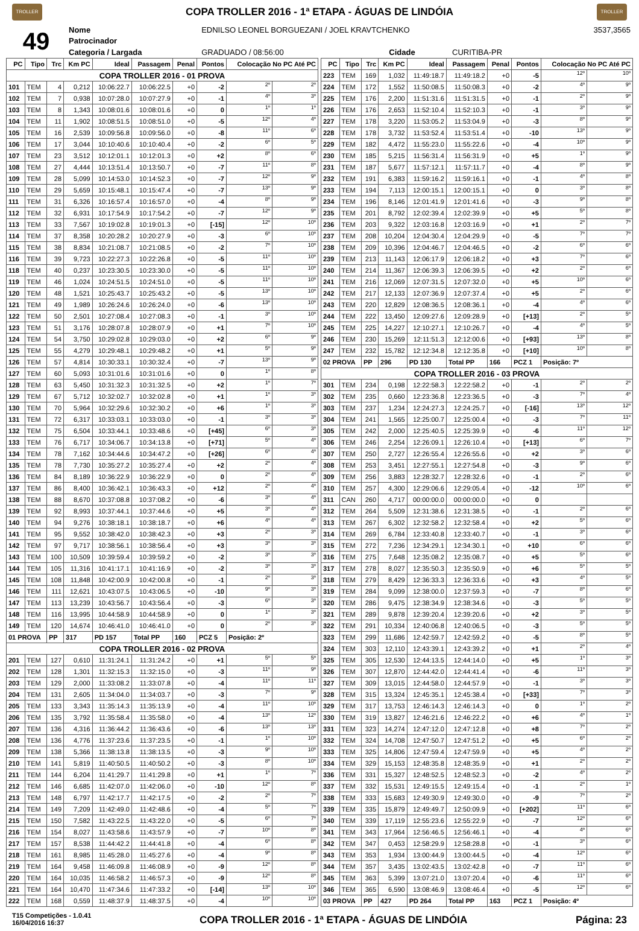TROLLER
COPA TROLLER 2016 - 1ª ETAPA - ÁGUAS DE LINDÓIA
TROLLER
49
| Nome | EDNILSO LEONEL BORGUEZANI / JOEL KRAVTCHENKO | | | | 3537,3565 |
| Patrocinador | | | | | |
| Categoria / Largada | GRADUADO / 08:56:00 | | Cidade | CURITIBA-PR | |
| PC | Tipo | Trc | Km PC | Ideal | Passagem | Penal | Pontos | Colocação No PC Até PC | |
| --- | --- | --- | --- | --- | --- | --- | --- | --- | --- |
| COPA TROLLER 2016 - 01 PROVA | | | | | | | | | |
| 101 | TEM | 4 | 0,212 | 10:06:22.7 | 10:06:22.5 | +0 | -2 | 2º | 2º |
| 102 | TEM | 7 | 0,938 | 10:07:28.0 | 10:07:27.9 | +0 | -1 | 4º | 3º |
| 103 | TEM | 8 | 1,343 | 10:08:01.6 | 10:08:01.6 | +0 | 0 | 1º | 1º |
| 104 | TEM | 11 | 1,902 | 10:08:51.5 | 10:08:51.0 | +0 | -5 | 12º | 4º |
| 105 | TEM | 16 | 2,539 | 10:09:56.8 | 10:09:56.0 | +0 | -8 | 11º | 6º |
| 106 | TEM | 17 | 3,044 | 10:10:40.6 | 10:10:40.4 | +0 | -2 | 6º | 5º |
| 107 | TEM | 23 | 3,512 | 10:12:01.1 | 10:12:01.3 | +0 | +2 | 8º | 6º |
| 108 | TEM | 27 | 4,444 | 10:13:51.4 | 10:13:50.7 | +0 | -7 | 11º | 8º |
| 109 | TEM | 28 | 5,099 | 10:14:53.0 | 10:14:52.3 | +0 | -7 | 12º | 9º |
| 110 | TEM | 29 | 5,659 | 10:15:48.1 | 10:15:47.4 | +0 | -7 | 13º | 9º |
| 111 | TEM | 31 | 6,326 | 10:16:57.4 | 10:16:57.0 | +0 | -4 | 8º | 9º |
| 112 | TEM | 32 | 6,931 | 10:17:54.9 | 10:17:54.2 | +0 | -7 | 12º | 9º |
| 113 | TEM | 33 | 7,567 | 10:19:02.8 | 10:19:01.3 | +0 | [-15] | 12º | 10º |
| 114 | TEM | 37 | 8,358 | 10:20:28.2 | 10:20:27.9 | +0 | -3 | 6º | 10º |
| 115 | TEM | 38 | 8,834 | 10:21:08.7 | 10:21:08.5 | +0 | -2 | 7º | 10º |
| 116 | TEM | 39 | 9,723 | 10:22:27.3 | 10:22:26.8 | +0 | -5 | 11º | 10º |
| 118 | TEM | 40 | 0,237 | 10:23:30.5 | 10:23:30.0 | +0 | -5 | 11º | 10º |
| 119 | TEM | 46 | 1,024 | 10:24:51.5 | 10:24:51.0 | +0 | -5 | 11º | 10º |
| 120 | TEM | 48 | 1,521 | 10:25:43.7 | 10:25:43.2 | +0 | -5 | 13º | 10º |
| 121 | TEM | 49 | 1,989 | 10:26:24.6 | 10:26:24.0 | +0 | -6 | 13º | 10º |
| 122 | TEM | 50 | 2,501 | 10:27:08.4 | 10:27:08.3 | +0 | -1 | 3º | 10º |
| 123 | TEM | 51 | 3,176 | 10:28:07.8 | 10:28:07.9 | +0 | +1 | 7º | 10º |
| 124 | TEM | 54 | 3,750 | 10:29:02.8 | 10:29:03.0 | +0 | +2 | 6º | 9º |
| 125 | TEM | 55 | 4,279 | 10:29:48.1 | 10:29:48.2 | +0 | +1 | 5º | 9º |
| 126 | TEM | 57 | 4,814 | 10:30:33.1 | 10:30:32.4 | +0 | -7 | 13º | 9º |
| 127 | TEM | 60 | 5,093 | 10:31:01.6 | 10:31:01.6 | +0 | 0 | 1º | 8º |
| 128 | TEM | 63 | 5,450 | 10:31:32.3 | 10:31:32.5 | +0 | +2 | 1º | 7º |
| 129 | TEM | 67 | 5,712 | 10:32:02.7 | 10:32:02.8 | +0 | +1 | 1º | 3º |
| 130 | TEM | 70 | 5,964 | 10:32:29.6 | 10:32:30.2 | +0 | +6 | 1º | 3º |
| 131 | TEM | 72 | 6,317 | 10:33:03.1 | 10:33:03.0 | +0 | -1 | 3º | 3º |
| 132 | TEM | 75 | 6,504 | 10:33:44.1 | 10:33:48.6 | +0 | [+45] | 6º | 3º |
| 133 | TEM | 76 | 6,717 | 10:34:06.7 | 10:34:13.8 | +0 | [+71] | 5º | 4º |
| 134 | TEM | 78 | 7,162 | 10:34:44.6 | 10:34:47.2 | +0 | [+26] | 6º | 4º |
| 135 | TEM | 78 | 7,730 | 10:35:27.2 | 10:35:27.4 | +0 | +2 | 2º | 4º |
| 136 | TEM | 84 | 8,189 | 10:36:22.9 | 10:36:22.9 | +0 | 0 | 2º | 4º |
| 137 | TEM | 86 | 8,400 | 10:36:42.1 | 10:36:43.3 | +0 | +12 | 2º | 4º |
| 138 | TEM | 88 | 8,670 | 10:37:08.8 | 10:37:08.2 | +0 | -6 | 3º | 4º |
| 139 | TEM | 92 | 8,993 | 10:37:44.1 | 10:37:44.6 | +0 | +5 | 3º | 4º |
| 140 | TEM | 94 | 9,276 | 10:38:18.1 | 10:38:18.7 | +0 | +6 | 4º | 4º |
| 141 | TEM | 95 | 9,552 | 10:38:42.0 | 10:38:42.3 | +0 | +3 | 2º | 3º |
| 142 | TEM | 97 | 9,717 | 10:38:56.1 | 10:38:56.4 | +0 | +3 | 3º | 3º |
| 143 | TEM | 100 | 10,509 | 10:39:59.4 | 10:39:59.2 | +0 | -2 | 3º | 3º |
| 144 | TEM | 105 | 11,316 | 10:41:17.1 | 10:41:16.9 | +0 | -2 | 3º | 3º |
| 145 | TEM | 108 | 11,848 | 10:42:00.9 | 10:42:00.8 | +0 | -1 | 2º | 3º |
| 146 | TEM | 111 | 12,621 | 10:43:07.5 | 10:43:06.5 | +0 | -10 | 9º | 3º |
| 147 | TEM | 113 | 13,239 | 10:43:56.7 | 10:43:56.4 | +0 | -3 | 6º | 3º |
| 148 | TEM | 116 | 13,995 | 10:44:58.9 | 10:44:58.9 | +0 | 0 | 1º | 3º |
| 149 | TEM | 120 | 14,674 | 10:46:41.0 | 10:46:41.0 | +0 | 0 | 2º | 3º |
| 01 PROVA | | PP | 317 | PD 157 | Total PP | 160 | PCZ 5 | Posição: 2º | |
| COPA TROLLER 2016 - 02 PROVA | | | | | | | | | |
| 201 | TEM | 127 | 0,610 | 11:31:24.1 | 11:31:24.2 | +0 | +1 | 5º | 5º |
| 202 | TEM | 128 | 1,301 | 11:32:15.3 | 11:32:15.0 | +0 | -3 | 11º | 9º |
| 203 | TEM | 129 | 2,000 | 11:33:08.2 | 11:33:07.8 | +0 | -4 | 11º | 11º |
| 204 | TEM | 131 | 2,605 | 11:34:04.0 | 11:34:03.7 | +0 | -3 | 7º | 9º |
| 205 | TEM | 133 | 3,343 | 11:35:14.3 | 11:35:13.9 | +0 | -4 | 11º | 10º |
| 206 | TEM | 135 | 3,792 | 11:35:58.4 | 11:35:58.0 | +0 | -4 | 13º | 12º |
| 207 | TEM | 136 | 4,316 | 11:36:44.2 | 11:36:43.6 | +0 | -6 | 13º | 13º |
| 208 | TEM | 136 | 4,776 | 11:37:23.6 | 11:37:23.5 | +0 | -1 | 1º | 10º |
| 209 | TEM | 138 | 5,366 | 11:38:13.8 | 11:38:13.5 | +0 | -3 | 9º | 10º |
| 210 | TEM | 141 | 5,819 | 11:40:50.5 | 11:40:50.2 | +0 | -3 | 8º | 10º |
| 211 | TEM | 144 | 6,204 | 11:41:29.7 | 11:41:29.8 | +0 | +1 | 1º | 7º |
| 212 | TEM | 146 | 6,685 | 11:42:07.0 | 11:42:06.0 | +0 | -10 | 12º | 8º |
| 213 | TEM | 148 | 6,797 | 11:42:17.7 | 11:42:17.5 | +0 | -2 | 2º | 7º |
| 214 | TEM | 149 | 7,209 | 11:42:49.0 | 11:42:48.6 | +0 | -4 | 5º | 7º |
| 215 | TEM | 150 | 7,582 | 11:43:22.5 | 11:43:22.0 | +0 | -5 | 6º | 7º |
| 216 | TEM | 154 | 8,027 | 11:43:58.6 | 11:43:57.9 | +0 | -7 | 10º | 8º |
| 217 | TEM | 157 | 8,538 | 11:44:42.2 | 11:44:41.8 | +0 | -4 | 6º | 8º |
| 218 | TEM | 161 | 8,985 | 11:45:28.0 | 11:45:27.6 | +0 | -4 | 9º | 8º |
| 219 | TEM | 164 | 9,458 | 11:46:09.8 | 11:46:08.9 | +0 | -9 | 12º | 8º |
| 220 | TEM | 164 | 10,035 | 11:46:58.2 | 11:46:57.3 | +0 | -9 | 12º | 8º |
| 221 | TEM | 164 | 10,470 | 11:47:34.6 | 11:47:33.2 | +0 | [-14] | 13º | 10º |
| 222 | TEM | 168 | 0,559 | 11:48:37.9 | 11:48:37.5 | +0 | -4 | 10º | 10º |
| PC | Tipo | Trc | Km PC | Ideal | Passagem | Penal | Pontos | Colocação No PC Até PC | |
| --- | --- | --- | --- | --- | --- | --- | --- | --- | --- |
| 223 | TEM | 169 | 1,032 | 11:49:18.7 | 11:49:18.2 | +0 | -5 | 12º | 10º |
| 224 | TEM | 172 | 1,552 | 11:50:08.5 | 11:50:08.3 | +0 | -2 | 4º | 9º |
| 225 | TEM | 176 | 2,200 | 11:51:31.6 | 11:51:31.5 | +0 | -1 | 2º | 9º |
| 226 | TEM | 176 | 2,653 | 11:52:10.4 | 11:52:10.3 | +0 | -1 | 3º | 9º |
| 227 | TEM | 178 | 3,220 | 11:53:05.2 | 11:53:04.9 | +0 | -3 | 8º | 9º |
| 228 | TEM | 178 | 3,732 | 11:53:52.4 | 11:53:51.4 | +0 | -10 | 13º | 9º |
| 229 | TEM | 182 | 4,472 | 11:55:23.0 | 11:55:22.6 | +0 | -4 | 10º | 9º |
| 230 | TEM | 185 | 5,215 | 11:56:31.4 | 11:56:31.9 | +0 | +5 | 1º | 9º |
| 231 | TEM | 187 | 5,677 | 11:57:12.1 | 11:57:11.7 | +0 | -4 | 8º | 9º |
| 232 | TEM | 191 | 6,383 | 11:59:16.2 | 11:59:16.1 | +0 | -1 | 4º | 8º |
| 233 | TEM | 194 | 7,113 | 12:00:15.1 | 12:00:15.1 | +0 | 0 | 3º | 8º |
| 234 | TEM | 196 | 8,146 | 12:01:41.9 | 12:01:41.6 | +0 | -3 | 9º | 8º |
| 235 | TEM | 201 | 8,792 | 12:02:39.4 | 12:02:39.9 | +0 | +5 | 5º | 8º |
| 236 | TEM | 203 | 9,322 | 12:03:16.8 | 12:03:16.9 | +0 | +1 | 2º | 7º |
| 237 | TEM | 208 | 10,204 | 12:04:30.4 | 12:04:29.9 | +0 | -5 | 7º | 7º |
| 238 | TEM | 209 | 10,396 | 12:04:46.7 | 12:04:46.5 | +0 | -2 | 6º | 6º |
| 239 | TEM | 213 | 11,143 | 12:06:17.9 | 12:06:18.2 | +0 | +3 | 7º | 6º |
| 240 | TEM | 214 | 11,367 | 12:06:39.3 | 12:06:39.5 | +0 | +2 | 2º | 6º |
| 241 | TEM | 216 | 12,069 | 12:07:31.5 | 12:07:32.0 | +0 | +5 | 10º | 6º |
| 242 | TEM | 217 | 12,133 | 12:07:36.9 | 12:07:37.4 | +0 | +5 | 2º | 6º |
| 243 | TEM | 220 | 12,829 | 12:08:36.5 | 12:08:36.1 | +0 | -4 | 4º | 6º |
| 244 | TEM | 222 | 13,450 | 12:09:27.6 | 12:09:28.9 | +0 | [+13] | 2º | 5º |
| 245 | TEM | 225 | 14,227 | 12:10:27.1 | 12:10:26.7 | +0 | -4 | 4º | 5º |
| 246 | TEM | 230 | 15,269 | 12:11:51.3 | 12:12:00.6 | +0 | [+93] | 13º | 8º |
| 247 | TEM | 232 | 15,782 | 12:12:34.8 | 12:12:35.8 | +0 | [+10] | 10º | 8º |
| 02 PROVA | | PP | 296 | PD 130 | Total PP | 166 | PCZ 1 | Posição: 7º | |
| COPA TROLLER 2016 - 03 PROVA | | | | | | | | | |
| 301 | TEM | 234 | 0,198 | 12:22:58.3 | 12:22:58.2 | +0 | -1 | 2º | 2º |
| 302 | TEM | 235 | 0,660 | 12:23:36.8 | 12:23:36.5 | +0 | -3 | 7º | 4º |
| 303 | TEM | 237 | 1,234 | 12:24:27.3 | 12:24:25.7 | +0 | [-16] | 13º | 12º |
| 304 | TEM | 241 | 1,565 | 12:25:00.7 | 12:25:00.4 | +0 | -3 | 7º | 11º |
| 305 | TEM | 242 | 2,000 | 12:25:40.5 | 12:25:39.9 | +0 | -6 | 11º | 12º |
| 306 | TEM | 246 | 2,254 | 12:26:09.1 | 12:26:10.4 | +0 | [+13] | 6º | 7º |
| 307 | TEM | 250 | 2,727 | 12:26:55.4 | 12:26:55.6 | +0 | +2 | 3º | 6º |
| 308 | TEM | 253 | 3,451 | 12:27:55.1 | 12:27:54.8 | +0 | -3 | 9º | 6º |
| 309 | TEM | 256 | 3,883 | 12:28:32.7 | 12:28:32.6 | +0 | -1 | 2º | 6º |
| 310 | TEM | 257 | 4,300 | 12:29:06.6 | 12:29:05.4 | +0 | -12 | 10º | 6º |
| 311 | CAN | 260 | 4,717 | 00:00:00.0 | 00:00:00.0 | +0 | 0 | | |
| 312 | TEM | 264 | 5,509 | 12:31:38.6 | 12:31:38.5 | +0 | -1 | 2º | 6º |
| 313 | TEM | 267 | 6,302 | 12:32:58.2 | 12:32:58.4 | +0 | +2 | 5º | 6º |
| 314 | TEM | 269 | 6,784 | 12:33:40.8 | 12:33:40.7 | +0 | -1 | 3º | 6º |
| 315 | TEM | 272 | 7,236 | 12:34:29.1 | 12:34:30.1 | +0 | +10 | 6º | 6º |
| 316 | TEM | 275 | 7,648 | 12:35:08.2 | 12:35:08.7 | +0 | +5 | 5º | 6º |
| 317 | TEM | 278 | 8,027 | 12:35:50.3 | 12:35:50.9 | +0 | +6 | 5º | 5º |
| 318 | TEM | 279 | 8,429 | 12:36:33.3 | 12:36:33.6 | +0 | +3 | 4º | 5º |
| 319 | TEM | 284 | 9,099 | 12:38:00.0 | 12:37:59.3 | +0 | -7 | 8º | 6º |
| 320 | TEM | 286 | 9,475 | 12:38:34.9 | 12:38:34.6 | +0 | -3 | 5º | 5º |
| 321 | TEM | 289 | 9,878 | 12:39:20.4 | 12:39:20.6 | +0 | +2 | 3º | 5º |
| 322 | TEM | 291 | 10,334 | 12:40:06.8 | 12:40:06.5 | +0 | -3 | 5º | 5º |
| 323 | TEM | 299 | 11,686 | 12:42:59.7 | 12:42:59.2 | +0 | -5 | 8º | 5º |
| 324 | TEM | 303 | 12,110 | 12:43:39.1 | 12:43:39.2 | +0 | +1 | 2º | 4º |
| 325 | TEM | 305 | 12,530 | 12:44:13.5 | 12:44:14.0 | +0 | +5 | 1º | 3º |
| 326 | TEM | 307 | 12,870 | 12:44:42.0 | 12:44:41.4 | +0 | -6 | 11º | 3º |
| 327 | TEM | 309 | 13,015 | 12:44:58.0 | 12:44:57.9 | +0 | -1 | 3º | 3º |
| 328 | TEM | 315 | 13,324 | 12:45:35.1 | 12:45:38.4 | +0 | [+33] | 7º | 3º |
| 329 | TEM | 317 | 13,753 | 12:46:14.3 | 12:46:14.3 | +0 | 0 | 1º | 2º |
| 330 | TEM | 319 | 13,827 | 12:46:21.6 | 12:46:22.2 | +0 | +6 | 4º | 1º |
| 331 | TEM | 323 | 14,274 | 12:47:12.0 | 12:47:12.8 | +0 | +8 | 7º | 2º |
| 332 | TEM | 324 | 14,708 | 12:47:50.7 | 12:47:51.2 | +0 | +5 | 6º | 2º |
| 333 | TEM | 325 | 14,806 | 12:47:59.4 | 12:47:59.9 | +0 | +5 | 4º | 2º |
| 334 | TEM | 329 | 15,153 | 12:48:35.8 | 12:48:35.9 | +0 | +1 | 2º | 2º |
| 336 | TEM | 331 | 15,327 | 12:48:52.5 | 12:48:52.3 | +0 | -2 | 4º | 2º |
| 337 | TEM | 332 | 15,531 | 12:49:15.5 | 12:49:15.4 | +0 | -1 | 2º | 1º |
| 338 | TEM | 333 | 15,683 | 12:49:30.9 | 12:49:30.0 | +0 | -9 | 7º | 2º |
| 339 | TEM | 335 | 15,879 | 12:49:49.7 | 12:50:09.9 | +0 | [+202] | 11º | 6º |
| 340 | TEM | 339 | 17,119 | 12:55:23.6 | 12:55:22.9 | +0 | -7 | 12º | 6º |
| 341 | TEM | 343 | 17,964 | 12:56:46.5 | 12:56:46.1 | +0 | -4 | 4º | 6º |
| 342 | TEM | 347 | 0,453 | 12:58:29.9 | 12:58:28.8 | +0 | -1 | 3º | 6º |
| 343 | TEM | 353 | 1,934 | 13:00:44.9 | 13:00:44.5 | +0 | -4 | 12º | 6º |
| 344 | TEM | 357 | 3,435 | 13:02:43.5 | 13:02:42.8 | +0 | -7 | 11º | 6º |
| 345 | TEM | 363 | 5,399 | 13:07:21.0 | 13:07:20.4 | +0 | -6 | 11º | 6º |
| 346 | TEM | 365 | 6,590 | 13:08:46.9 | 13:08:46.4 | +0 | -5 | 12º | 6º |
| 03 PROVA | | PP | 427 | PD 264 | Total PP | 163 | PCZ 1 | Posição: 4º | |
T15 Competições - 1.0.41
16/04/2016 16:37
COPA TROLLER 2016 - 1ª ETAPA - ÁGUAS DE LINDÓIA
Página: 23